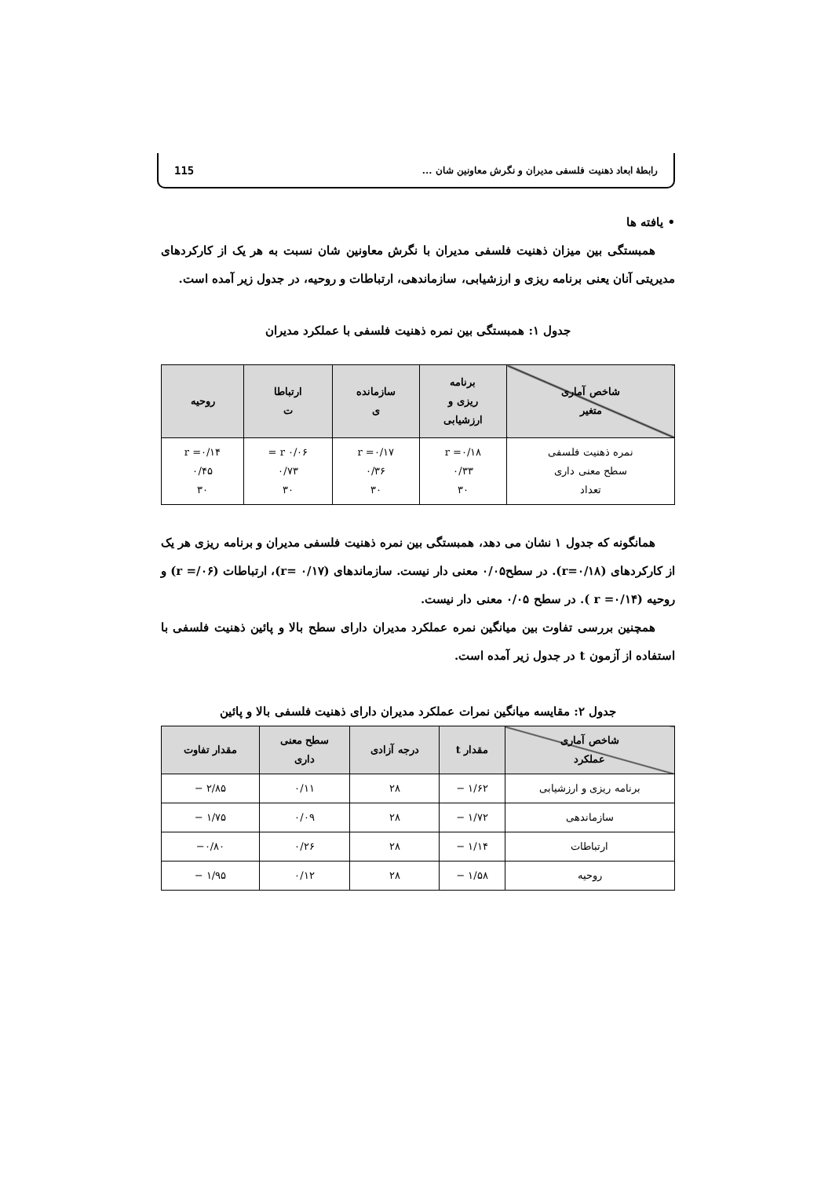رابطهٔ ابعاد ذهنیت فلسفی مدیران و نگرش معاونین شان ... 115
• یافته ها
همبستگی بین میزان ذهنیت فلسفی مدیران با نگرش معاونین شان نسبت به هر یک از کارکردهای مدیریتی آنان یعنی برنامه ریزی و ارزشیابی، سازماندهی، ارتباطات و روحیه، در جدول زیر آمده است.
جدول ۱: همبستگی بین نمره ذهنیت فلسفی با عملکرد مدیران
| شاخص آماری متغیر | برنامه ریزی و ارزشیابی | سازمانده ی | ارتباطا ت | روحیه |
| --- | --- | --- | --- | --- |
| نمره ذهنیت فلسفی سطح معنی داری تعداد | r =۰/۱۸ ۰/۳۳ ۳۰ | r =۰/۱۷ ۰/۳۶ ۳۰ | r ۰/۰۶ = ۰/۷۳ ۳۰ | r =۰/۱۴ ۰/۴۵ ۳۰ |
همانگونه که جدول ۱ نشان می دهد، همبستگی بین نمره ذهنیت فلسفی مدیران و برنامه ریزی هر یک از کارکردهای (r=۰/۱۸). در سطح۰/۰۵ معنی دار نیست. سازماندهای (r= ۰/۱۷)، ارتباطات (r =/۰۶) و روحیه (r =۰/۱۴ ). در سطح ۰/۰۵ معنی دار نیست.
همچنین بررسی تفاوت بین میانگین نمره عملکرد مدیران دارای سطح بالا و پائین ذهنیت فلسفی با استفاده از آزمون t در جدول زیر آمده است.
جدول ۲: مقایسه میانگین نمرات عملکرد مدیران دارای ذهنیت فلسفی بالا و پائین
| شاخص آماری عملکرد | مقدار t | درجه آزادی | سطح معنی داری | مقدار تفاوت |
| --- | --- | --- | --- | --- |
| برنامه ریزی و ارزشیابی | ۱/۶۲ − | ۲۸ | ۰/۱۱ | ۲/۸۵ − |
| سازماندهی | ۱/۷۲ − | ۲۸ | ۰/۰۹ | ۱/۷۵ − |
| ارتباطات | ۱/۱۴ − | ۲۸ | ۰/۲۶ | ۰/۸۰− |
| روحیه | ۱/۵۸ − | ۲۸ | ۰/۱۲ | ۱/۹۵ − |